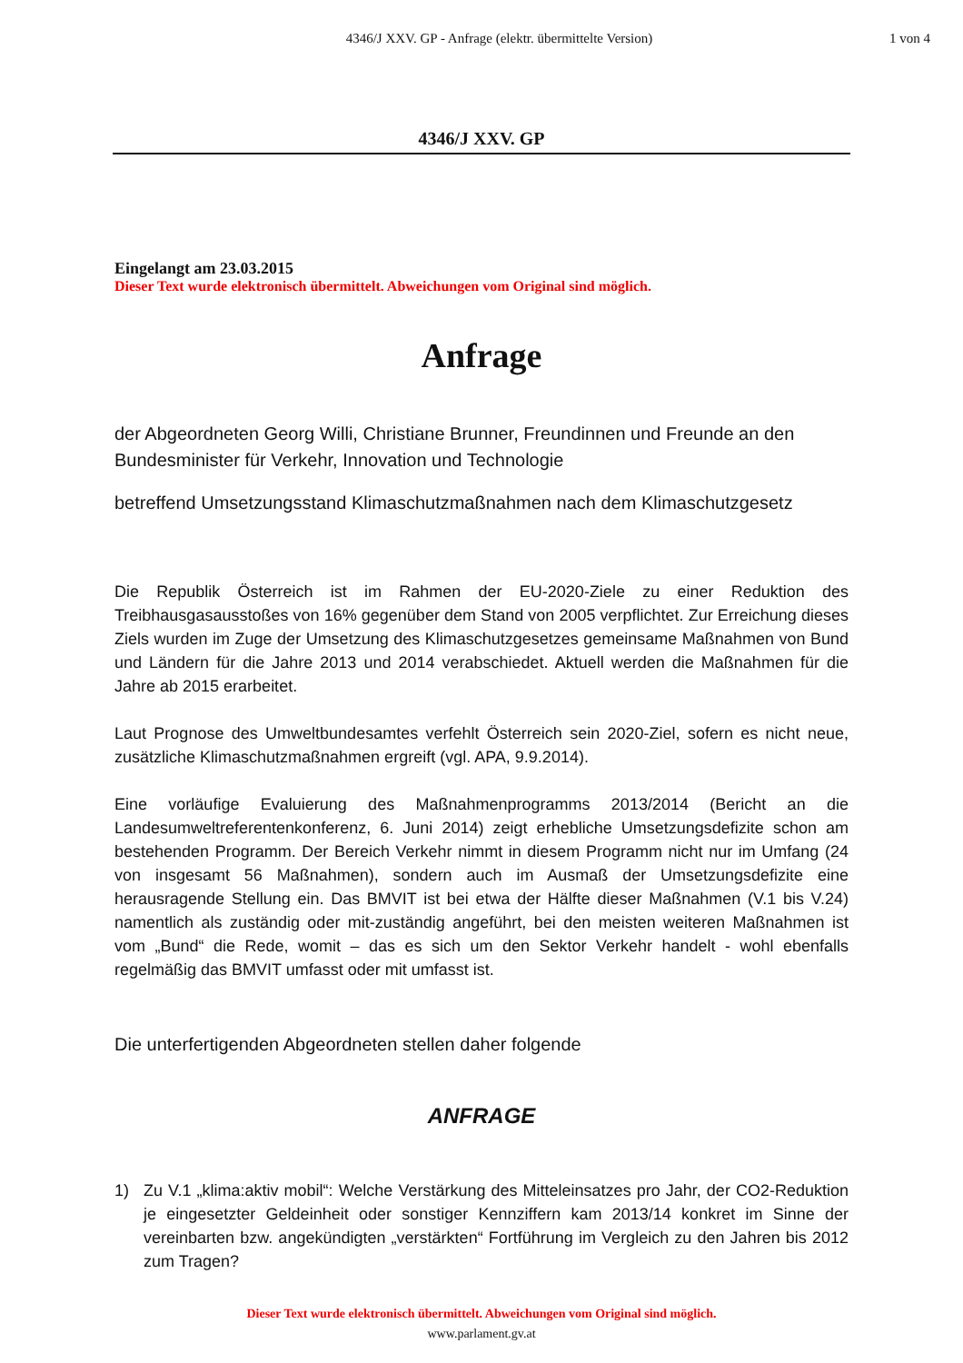4346/J XXV. GP - Anfrage (elektr. übermittelte Version)
1 von 4
4346/J XXV. GP
Eingelangt am 23.03.2015
Dieser Text wurde elektronisch übermittelt. Abweichungen vom Original sind möglich.
Anfrage
der Abgeordneten Georg Willi, Christiane Brunner, Freundinnen und Freunde an den Bundesminister für Verkehr, Innovation und Technologie
betreffend Umsetzungsstand Klimaschutzmaßnahmen nach dem Klimaschutzgesetz
Die Republik Österreich ist im Rahmen der EU-2020-Ziele zu einer Reduktion des Treibhausgasausstoßes von 16% gegenüber dem Stand von 2005 verpflichtet. Zur Erreichung dieses Ziels wurden im Zuge der Umsetzung des Klimaschutzgesetzes gemeinsame Maßnahmen von Bund und Ländern für die Jahre 2013 und 2014 verabschiedet. Aktuell werden die Maßnahmen für die Jahre ab 2015 erarbeitet.
Laut Prognose des Umweltbundesamtes verfehlt Österreich sein 2020-Ziel, sofern es nicht neue, zusätzliche Klimaschutzmaßnahmen ergreift (vgl. APA, 9.9.2014).
Eine vorläufige Evaluierung des Maßnahmenprogramms 2013/2014 (Bericht an die Landesumweltreferentenkonferenz, 6. Juni 2014) zeigt erhebliche Umsetzungsdefizite schon am bestehenden Programm. Der Bereich Verkehr nimmt in diesem Programm nicht nur im Umfang (24 von insgesamt 56 Maßnahmen), sondern auch im Ausmaß der Umsetzungsdefizite eine herausragende Stellung ein. Das BMVIT ist bei etwa der Hälfte dieser Maßnahmen (V.1 bis V.24) namentlich als zuständig oder mit-zuständig angeführt, bei den meisten weiteren Maßnahmen ist vom „Bund“ die Rede, womit – das es sich um den Sektor Verkehr handelt - wohl ebenfalls regelmäßig das BMVIT umfasst oder mit umfasst ist.
Die unterfertigenden Abgeordneten stellen daher folgende
ANFRAGE
1) Zu V.1 „klima:aktiv mobil“: Welche Verstärkung des Mitteleinsatzes pro Jahr, der CO2-Reduktion je eingesetzter Geldeinheit oder sonstiger Kennziffern kam 2013/14 konkret im Sinne der vereinbarten bzw. angekündigten „verstärkten“ Fortführung im Vergleich zu den Jahren bis 2012 zum Tragen?
Dieser Text wurde elektronisch übermittelt. Abweichungen vom Original sind möglich.
www.parlament.gv.at